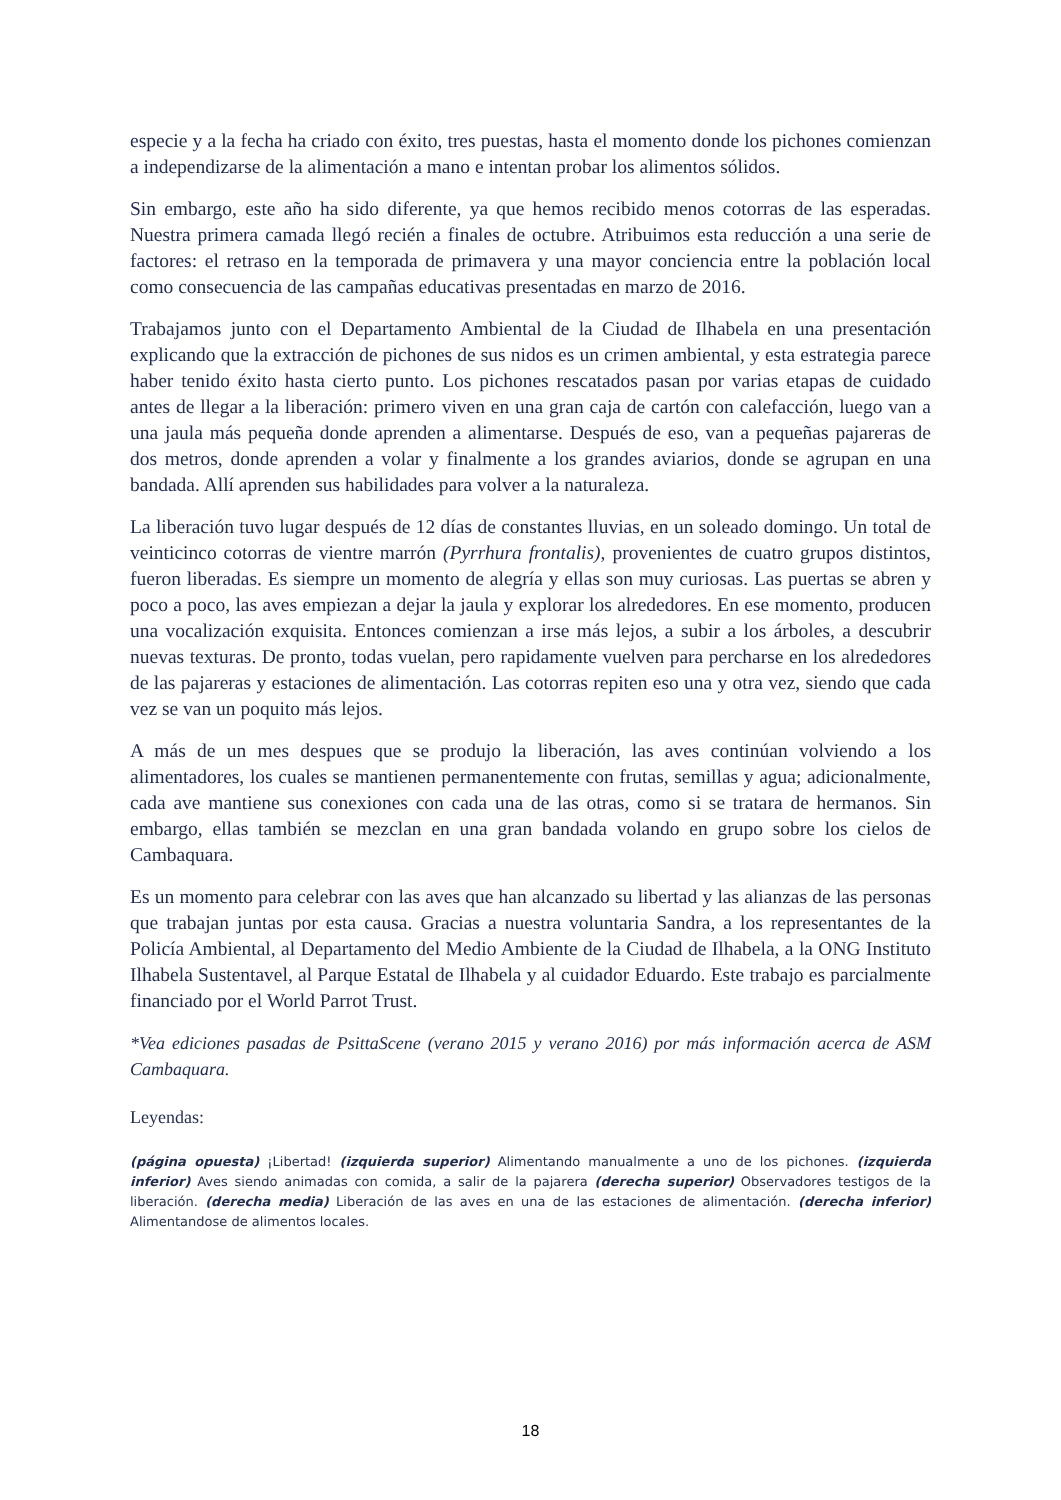especie y a la fecha ha criado con éxito, tres puestas, hasta el momento donde los pichones comienzan a independizarse de la alimentación a mano e intentan probar los alimentos sólidos.
Sin embargo, este año ha sido diferente, ya que hemos recibido menos cotorras de las esperadas. Nuestra primera camada llegó recién a finales de octubre. Atribuimos esta reducción a una serie de factores: el retraso en la temporada de primavera y una mayor conciencia entre la población local como consecuencia de las campañas educativas presentadas en marzo de 2016.
Trabajamos junto con el Departamento Ambiental de la Ciudad de Ilhabela en una presentación explicando que la extracción de pichones de sus nidos es un crimen ambiental, y esta estrategia parece haber tenido éxito hasta cierto punto. Los pichones rescatados pasan por varias etapas de cuidado antes de llegar a la liberación: primero viven en una gran caja de cartón con calefacción, luego van a una jaula más pequeña donde aprenden a alimentarse. Después de eso, van a pequeñas pajareras de dos metros, donde aprenden a volar y finalmente a los grandes aviarios, donde se agrupan en una bandada. Allí aprenden sus habilidades para volver a la naturaleza.
La liberación tuvo lugar después de 12 días de constantes lluvias, en un soleado domingo. Un total de veinticinco cotorras de vientre marrón (Pyrrhura frontalis), provenientes de cuatro grupos distintos, fueron liberadas. Es siempre un momento de alegría y ellas son muy curiosas. Las puertas se abren y poco a poco, las aves empiezan a dejar la jaula y explorar los alrededores. En ese momento, producen una vocalización exquisita. Entonces comienzan a irse más lejos, a subir a los árboles, a descubrir nuevas texturas. De pronto, todas vuelan, pero rapidamente vuelven para percharse en los alrededores de las pajareras y estaciones de alimentación. Las cotorras repiten eso una y otra vez, siendo que cada vez se van un poquito más lejos.
A más de un mes despues que se produjo la liberación, las aves continúan volviendo a los alimentadores, los cuales se mantienen permanentemente con frutas, semillas y agua; adicionalmente, cada ave mantiene sus conexiones con cada una de las otras, como si se tratara de hermanos. Sin embargo, ellas también se mezclan en una gran bandada volando en grupo sobre los cielos de Cambaquara.
Es un momento para celebrar con las aves que han alcanzado su libertad y las alianzas de las personas que trabajan juntas por esta causa. Gracias a nuestra voluntaria Sandra, a los representantes de la Policía Ambiental, al Departamento del Medio Ambiente de la Ciudad de Ilhabela, a la ONG Instituto Ilhabela Sustentavel, al Parque Estatal de Ilhabela y al cuidador Eduardo. Este trabajo es parcialmente financiado por el World Parrot Trust.
*Vea ediciones pasadas de PsittaScene (verano 2015 y verano 2016) por más información acerca de ASM Cambaquara.
Leyendas:
(página opuesta) ¡Libertad! (izquierda superior) Alimentando manualmente a uno de los pichones. (izquierda inferior) Aves siendo animadas con comida, a salir de la pajarera (derecha superior) Observadores testigos de la liberación. (derecha media) Liberación de las aves en una de las estaciones de alimentación. (derecha inferior) Alimentandose de alimentos locales.
18